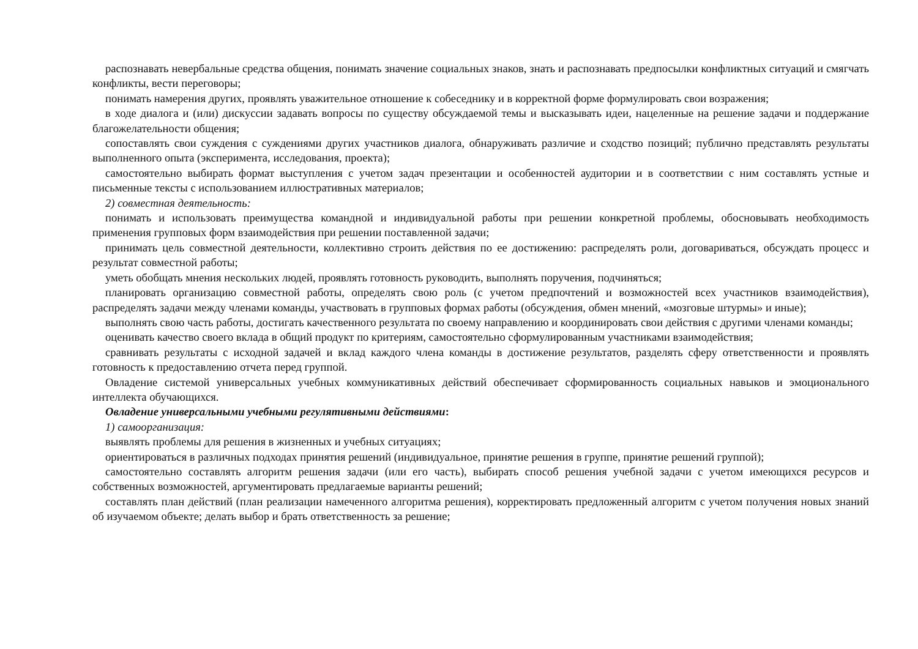распознавать невербальные средства общения, понимать значение социальных знаков, знать и распознавать предпосылки конфликтных ситуаций и смягчать конфликты, вести переговоры;
понимать намерения других, проявлять уважительное отношение к собеседнику и в корректной форме формулировать свои возражения;
в ходе диалога и (или) дискуссии задавать вопросы по существу обсуждаемой темы и высказывать идеи, нацеленные на решение задачи и поддержание благожелательности общения;
сопоставлять свои суждения с суждениями других участников диалога, обнаруживать различие и сходство позиций; публично представлять результаты выполненного опыта (эксперимента, исследования, проекта);
самостоятельно выбирать формат выступления с учетом задач презентации и особенностей аудитории и в соответствии с ним составлять устные и письменные тексты с использованием иллюстративных материалов;
2) совместная деятельность:
понимать и использовать преимущества командной и индивидуальной работы при решении конкретной проблемы, обосновывать необходимость применения групповых форм взаимодействия при решении поставленной задачи;
принимать цель совместной деятельности, коллективно строить действия по ее достижению: распределять роли, договариваться, обсуждать процесс и результат совместной работы;
уметь обобщать мнения нескольких людей, проявлять готовность руководить, выполнять поручения, подчиняться;
планировать организацию совместной работы, определять свою роль (с учетом предпочтений и возможностей всех участников взаимодействия), распределять задачи между членами команды, участвовать в групповых формах работы (обсуждения, обмен мнений, «мозговые штурмы» и иные);
выполнять свою часть работы, достигать качественного результата по своему направлению и координировать свои действия с другими членами команды;
оценивать качество своего вклада в общий продукт по критериям, самостоятельно сформулированным участниками взаимодействия;
сравнивать результаты с исходной задачей и вклад каждого члена команды в достижение результатов, разделять сферу ответственности и проявлять готовность к предоставлению отчета перед группой.
Овладение системой универсальных учебных коммуникативных действий обеспечивает сформированность социальных навыков и эмоционального интеллекта обучающихся.
Овладение универсальными учебными регулятивными действиями:
1) самоорганизация:
выявлять проблемы для решения в жизненных и учебных ситуациях;
ориентироваться в различных подходах принятия решений (индивидуальное, принятие решения в группе, принятие решений группой);
самостоятельно составлять алгоритм решения задачи (или его часть), выбирать способ решения учебной задачи с учетом имеющихся ресурсов и собственных возможностей, аргументировать предлагаемые варианты решений;
составлять план действий (план реализации намеченного алгоритма решения), корректировать предложенный алгоритм с учетом получения новых знаний об изучаемом объекте; делать выбор и брать ответственность за решение;